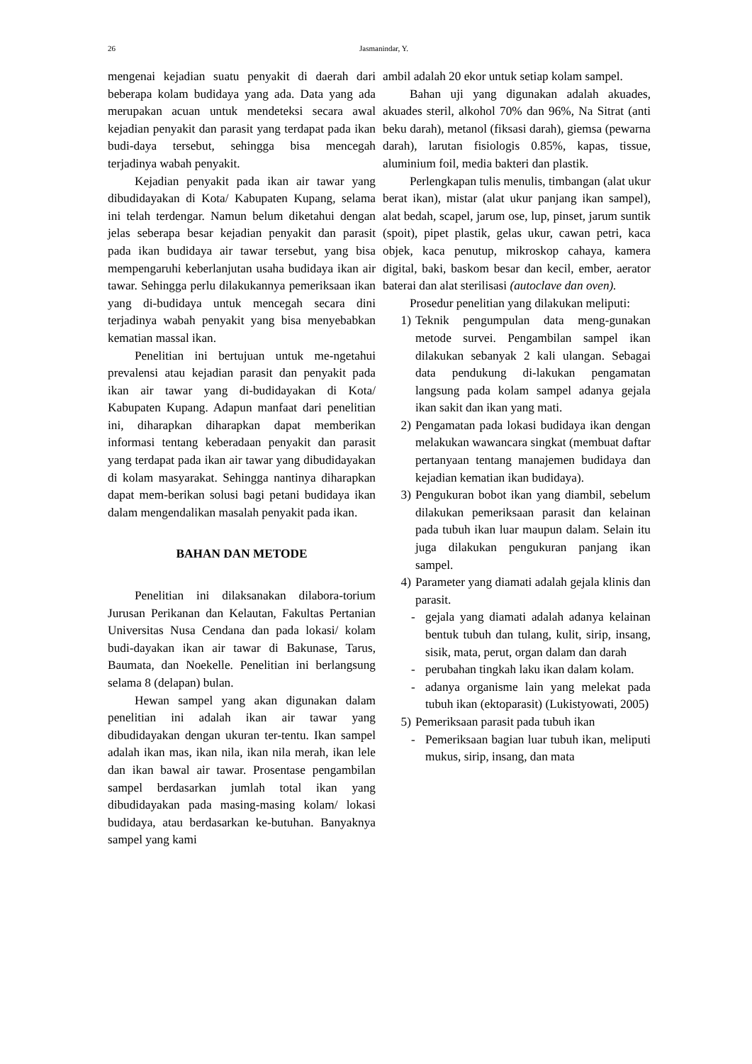26 Jasmanindar, Y.
mengenai kejadian suatu penyakit di daerah dari beberapa kolam budidaya yang ada. Data yang ada merupakan acuan untuk mendeteksi secara awal kejadian penyakit dan parasit yang terdapat pada ikan budi-daya tersebut, sehingga bisa mencegah terjadinya wabah penyakit.
Kejadian penyakit pada ikan air tawar yang dibudidayakan di Kota/ Kabupaten Kupang, selama ini telah terdengar. Namun belum diketahui dengan jelas seberapa besar kejadian penyakit dan parasit pada ikan budidaya air tawar tersebut, yang bisa mempengaruhi keberlanjutan usaha budidaya ikan air tawar. Sehingga perlu dilakukannya pemeriksaan ikan yang di-budidaya untuk mencegah secara dini terjadinya wabah penyakit yang bisa menyebabkan kematian massal ikan.
Penelitian ini bertujuan untuk me-ngetahui prevalensi atau kejadian parasit dan penyakit pada ikan air tawar yang di-budidayakan di Kota/ Kabupaten Kupang. Adapun manfaat dari penelitian ini, diharapkan diharapkan dapat memberikan informasi tentang keberadaan penyakit dan parasit yang terdapat pada ikan air tawar yang dibudidayakan di kolam masyarakat. Sehingga nantinya diharapkan dapat mem-berikan solusi bagi petani budidaya ikan dalam mengendalikan masalah penyakit pada ikan.
BAHAN DAN METODE
Penelitian ini dilaksanakan dilabora-torium Jurusan Perikanan dan Kelautan, Fakultas Pertanian Universitas Nusa Cendana dan pada lokasi/ kolam budi-dayakan ikan air tawar di Bakunase, Tarus, Baumata, dan Noekelle. Penelitian ini berlangsung selama 8 (delapan) bulan.
Hewan sampel yang akan digunakan dalam penelitian ini adalah ikan air tawar yang dibudidayakan dengan ukuran ter-tentu. Ikan sampel adalah ikan mas, ikan nila, ikan nila merah, ikan lele dan ikan bawal air tawar. Prosentase pengambilan sampel berdasarkan jumlah total ikan yang dibudidayakan pada masing-masing kolam/ lokasi budidaya, atau berdasarkan ke-butuhan. Banyaknya sampel yang kami
ambil adalah 20 ekor untuk setiap kolam sampel.
Bahan uji yang digunakan adalah akuades, akuades steril, alkohol 70% dan 96%, Na Sitrat (anti beku darah), metanol (fiksasi darah), giemsa (pewarna darah), larutan fisiologis 0.85%, kapas, tissue, aluminium foil, media bakteri dan plastik.
Perlengkapan tulis menulis, timbangan (alat ukur berat ikan), mistar (alat ukur panjang ikan sampel), alat bedah, scapel, jarum ose, lup, pinset, jarum suntik (spoit), pipet plastik, gelas ukur, cawan petri, kaca objek, kaca penutup, mikroskop cahaya, kamera digital, baki, baskom besar dan kecil, ember, aerator baterai dan alat sterilisasi (autoclave dan oven).
Prosedur penelitian yang dilakukan meliputi:
1) Teknik pengumpulan data meng-gunakan metode survei. Pengambilan sampel ikan dilakukan sebanyak 2 kali ulangan. Sebagai data pendukung di-lakukan pengamatan langsung pada kolam sampel adanya gejala ikan sakit dan ikan yang mati.
2) Pengamatan pada lokasi budidaya ikan dengan melakukan wawancara singkat (membuat daftar pertanyaan tentang manajemen budidaya dan kejadian kematian ikan budidaya).
3) Pengukuran bobot ikan yang diambil, sebelum dilakukan pemeriksaan parasit dan kelainan pada tubuh ikan luar maupun dalam. Selain itu juga dilakukan pengukuran panjang ikan sampel.
4) Parameter yang diamati adalah gejala klinis dan parasit.
- gejala yang diamati adalah adanya kelainan bentuk tubuh dan tulang, kulit, sirip, insang, sisik, mata, perut, organ dalam dan darah
- perubahan tingkah laku ikan dalam kolam.
- adanya organisme lain yang melekat pada tubuh ikan (ektoparasit) (Lukistyowati, 2005)
5) Pemeriksaan parasit pada tubuh ikan
- Pemeriksaan bagian luar tubuh ikan, meliputi mukus, sirip, insang, dan mata